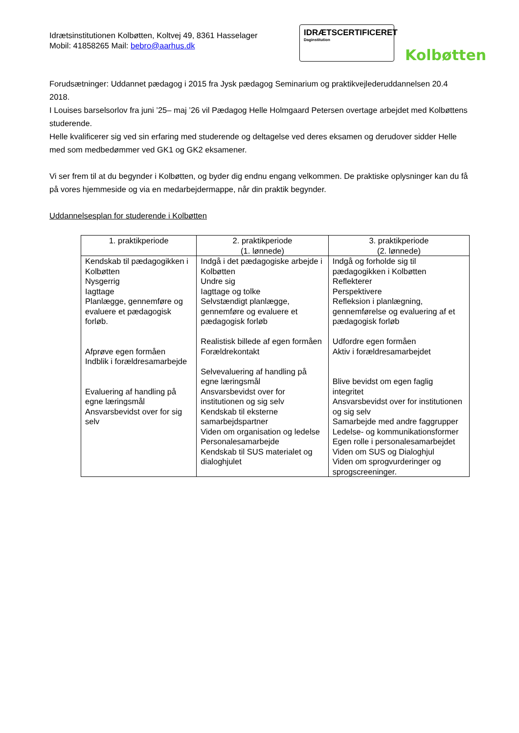Idrætsinstitutionen Kolbøtten, Koltvej 49, 8361 Hasselager
Mobil: 41858265 Mail: bebro@aarhus.dk
IDRÆTSCERTIFICERET
Daginstitution
Kolbøtten
Forudsætninger: Uddannet pædagog i 2015 fra Jysk pædagog Seminarium og praktikvejlederuddannelsen 20.4 2018.
I Louises barselsorlov fra juni ’25– maj ’26 vil Pædagog Helle Holmgaard Petersen overtage arbejdet med Kolbøttens studerende.
Helle kvalificerer sig ved sin erfaring med studerende og deltagelse ved deres eksamen og derudover sidder Helle med som medbedømmer ved GK1 og GK2 eksamener.
Vi ser frem til at du begynder i Kolbøtten, og byder dig endnu engang velkommen. De praktiske oplysninger kan du få på vores hjemmeside og via en medarbejdermappe, når din praktik begynder.
Uddannelsesplan for studerende i Kolbøtten
| 1. praktikperiode | 2. praktikperiode (1. lønnede) | 3. praktikperiode (2. lønnede) |
| --- | --- | --- |
| Kendskab til pædagogikken i Kolbøtten Nysgerrig Iagttage Planlægge, gennemføre og evaluere et pædagogisk forløb. Afprøve egen formåen Indblik i forældresamarbejde Evaluering af handling på egne læringsmål Ansvarsbevidst over for sig selv | Indgå i det pædagogiske arbejde i Kolbøtten Undre sig Iagttage og tolke Selvstændigt planlægge, gennemføre og evaluere et pædagogisk forløb Realistisk billede af egen formåen Forældrekontakt Selvevaluering af handling på egne læringsmål Ansvarsbevidst over for institutionen og sig selv Kendskab til eksterne samarbejdspartner Viden om organisation og ledelse Personalesamarbejde Kendskab til SUS materialet og dialoghjulet | Indgå og forholde sig til pædagogikken i Kolbøtten Reflekterer Perspektivere Refleksion i planlægning, gennemførelse og evaluering af et pædagogisk forløb Udfordre egen formåen Aktiv i forældresamarbejdet Blive bevidst om egen faglig integritet Ansvarsbevidst over for institutionen og sig selv Samarbejde med andre faggrupper Ledelse- og kommunikationsformer Egen rolle i personalesamarbejdet Viden om SUS og Dialoghjul Viden om sprogvurderinger og sprogscreeninger. |